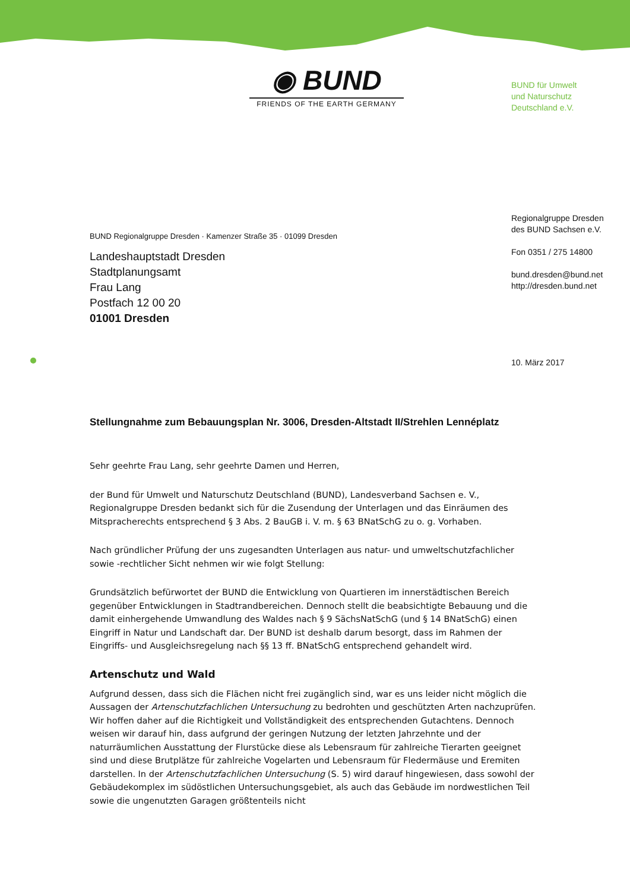◉ BUND
FRIENDS OF THE EARTH GERMANY
BUND für Umwelt
und Naturschutz
Deutschland e.V.
Regionalgruppe Dresden
des BUND Sachsen e.V.
Fon 0351 / 275 14800
bund.dresden@bund.net
http://dresden.bund.net
10. März 2017
BUND Regionalgruppe Dresden · Kamenzer Straße 35 · 01099 Dresden
Landeshauptstadt Dresden
Stadtplanungsamt
Frau Lang
Postfach 12 00 20
01001 Dresden
Stellungnahme zum Bebauungsplan Nr. 3006, Dresden-Altstadt II/Strehlen Lennéplatz
Sehr geehrte Frau Lang, sehr geehrte Damen und Herren,
der Bund für Umwelt und Naturschutz Deutschland (BUND), Landesverband Sachsen e. V., Regionalgruppe Dresden bedankt sich für die Zusendung der Unterlagen und das Einräumen des Mitspracherechts entsprechend § 3 Abs. 2 BauGB i. V. m. § 63 BNatSchG zu o. g. Vorhaben.
Nach gründlicher Prüfung der uns zugesandten Unterlagen aus natur- und umweltschutzfachlicher sowie -rechtlicher Sicht nehmen wir wie folgt Stellung:
Grundsätzlich befürwortet der BUND die Entwicklung von Quartieren im innerstädtischen Bereich gegenüber Entwicklungen in Stadtrandbereichen. Dennoch stellt die beabsichtigte Bebauung und die damit einhergehende Umwandlung des Waldes nach § 9 SächsNatSchG (und § 14 BNatSchG) einen Eingriff in Natur und Landschaft dar. Der BUND ist deshalb darum besorgt, dass im Rahmen der Eingriffs- und Ausgleichsregelung nach §§ 13 ff. BNatSchG entsprechend gehandelt wird.
Artenschutz und Wald
Aufgrund dessen, dass sich die Flächen nicht frei zugänglich sind, war es uns leider nicht möglich die Aussagen der Artenschutzfachlichen Untersuchung zu bedrohten und geschützten Arten nachzuprüfen. Wir hoffen daher auf die Richtigkeit und Vollständigkeit des entsprechenden Gutachtens. Dennoch weisen wir darauf hin, dass aufgrund der geringen Nutzung der letzten Jahrzehnte und der naturräumlichen Ausstattung der Flurstücke diese als Lebensraum für zahlreiche Tierarten geeignet sind und diese Brutplätze für zahlreiche Vogelarten und Lebensraum für Fledermäuse und Eremiten darstellen. In der Artenschutzfachlichen Untersuchung (S. 5) wird darauf hingewiesen, dass sowohl der Gebäudekomplex im südöstlichen Untersuchungsgebiet, als auch das Gebäude im nordwestlichen Teil sowie die ungenutzten Garagen größtenteils nicht